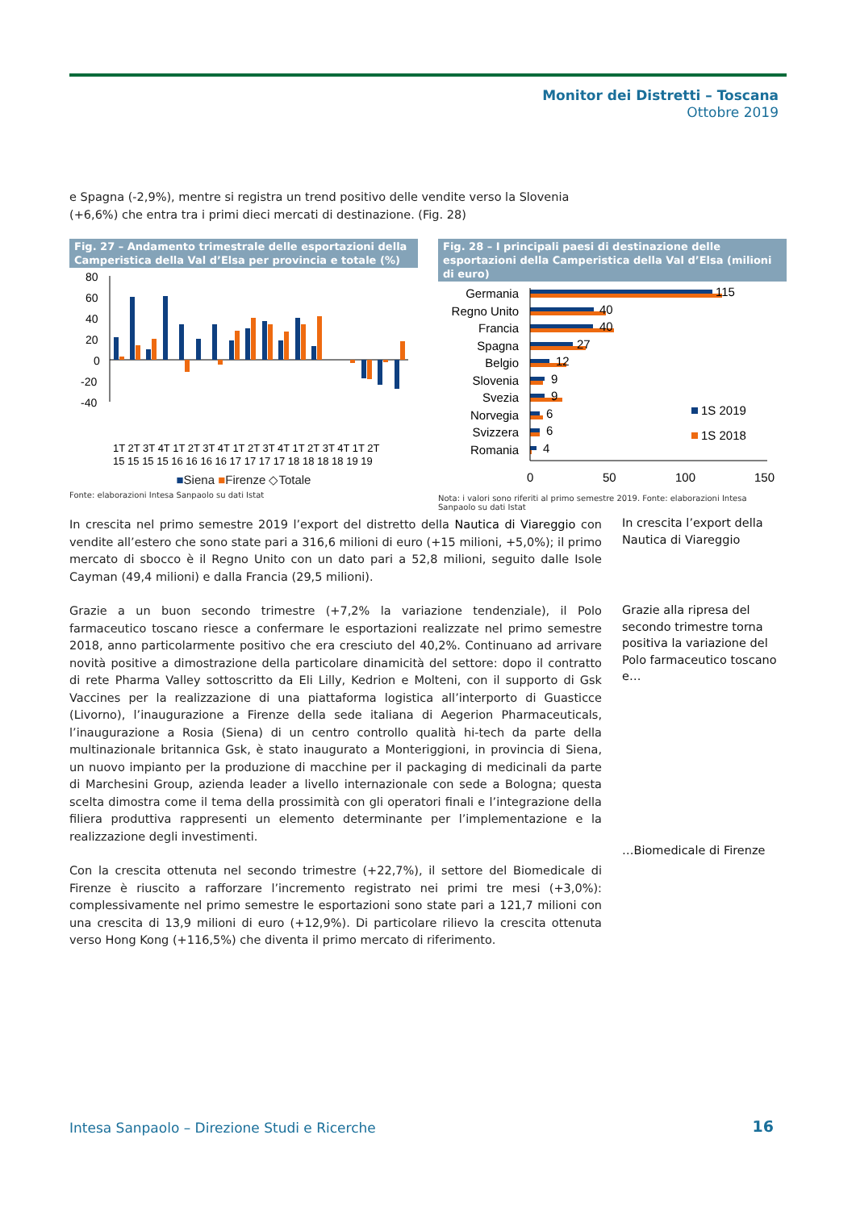Monitor dei Distretti – Toscana
Ottobre 2019
e Spagna (-2,9%), mentre si registra un trend positivo delle vendite verso la Slovenia (+6,6%) che entra tra i primi dieci mercati di destinazione. (Fig. 28)
Fig. 27 – Andamento trimestrale delle esportazioni della Camperistica della Val d’Elsa per provincia e totale (%)
80
60
40
20
0
-20
-40
1T 2T 3T 4T 1T 2T 3T 4T 1T 2T 3T 4T 1T 2T 3T 4T 1T 2T
15 15 15 15 16 16 16 16 17 17 17 17 18 18 18 18 19 19
■Siena ■Firenze ◇Totale
Fonte: elaborazioni Intesa Sanpaolo su dati Istat
Fig. 28 – I principali paesi di destinazione delle esportazioni della Camperistica della Val d’Elsa (milioni di euro)
Germania
Regno Unito
Francia
Spagna
Belgio
Slovenia
Svezia
Norvegia
Svizzera
Romania
115
40
40
27
12
9
9
6
6
4
0
50
100
150
1S 2019
1S 2018
Nota: i valori sono riferiti al primo semestre 2019. Fonte: elaborazioni Intesa Sanpaolo su dati Istat
In crescita nel primo semestre 2019 l’export del distretto della Nautica di Viareggio con vendite all’estero che sono state pari a 316,6 milioni di euro (+15 milioni, +5,0%); il primo mercato di sbocco è il Regno Unito con un dato pari a 52,8 milioni, seguito dalle Isole Cayman (49,4 milioni) e dalla Francia (29,5 milioni).
Grazie a un buon secondo trimestre (+7,2% la variazione tendenziale), il Polo farmaceutico toscano riesce a confermare le esportazioni realizzate nel primo semestre 2018, anno particolarmente positivo che era cresciuto del 40,2%. Continuano ad arrivare novità positive a dimostrazione della particolare dinamicità del settore: dopo il contratto di rete Pharma Valley sottoscritto da Eli Lilly, Kedrion e Molteni, con il supporto di Gsk Vaccines per la realizzazione di una piattaforma logistica all’interporto di Guasticce (Livorno), l’inaugurazione a Firenze della sede italiana di Aegerion Pharmaceuticals, l’inaugurazione a Rosia (Siena) di un centro controllo qualità hi-tech da parte della multinazionale britannica Gsk, è stato inaugurato a Monteriggioni, in provincia di Siena, un nuovo impianto per la produzione di macchine per il packaging di medicinali da parte di Marchesini Group, azienda leader a livello internazionale con sede a Bologna; questa scelta dimostra come il tema della prossimità con gli operatori finali e l’integrazione della filiera produttiva rappresenti un elemento determinante per l’implementazione e la realizzazione degli investimenti.
Con la crescita ottenuta nel secondo trimestre (+22,7%), il settore del Biomedicale di Firenze è riuscito a rafforzare l’incremento registrato nei primi tre mesi (+3,0%): complessivamente nel primo semestre le esportazioni sono state pari a 121,7 milioni con una crescita di 13,9 milioni di euro (+12,9%). Di particolare rilievo la crescita ottenuta verso Hong Kong (+116,5%) che diventa il primo mercato di riferimento.
In crescita l’export della Nautica di Viareggio
Grazie alla ripresa del secondo trimestre torna positiva la variazione del Polo farmaceutico toscano e…
…Biomedicale di Firenze
Intesa Sanpaolo – Direzione Studi e Ricerche
16